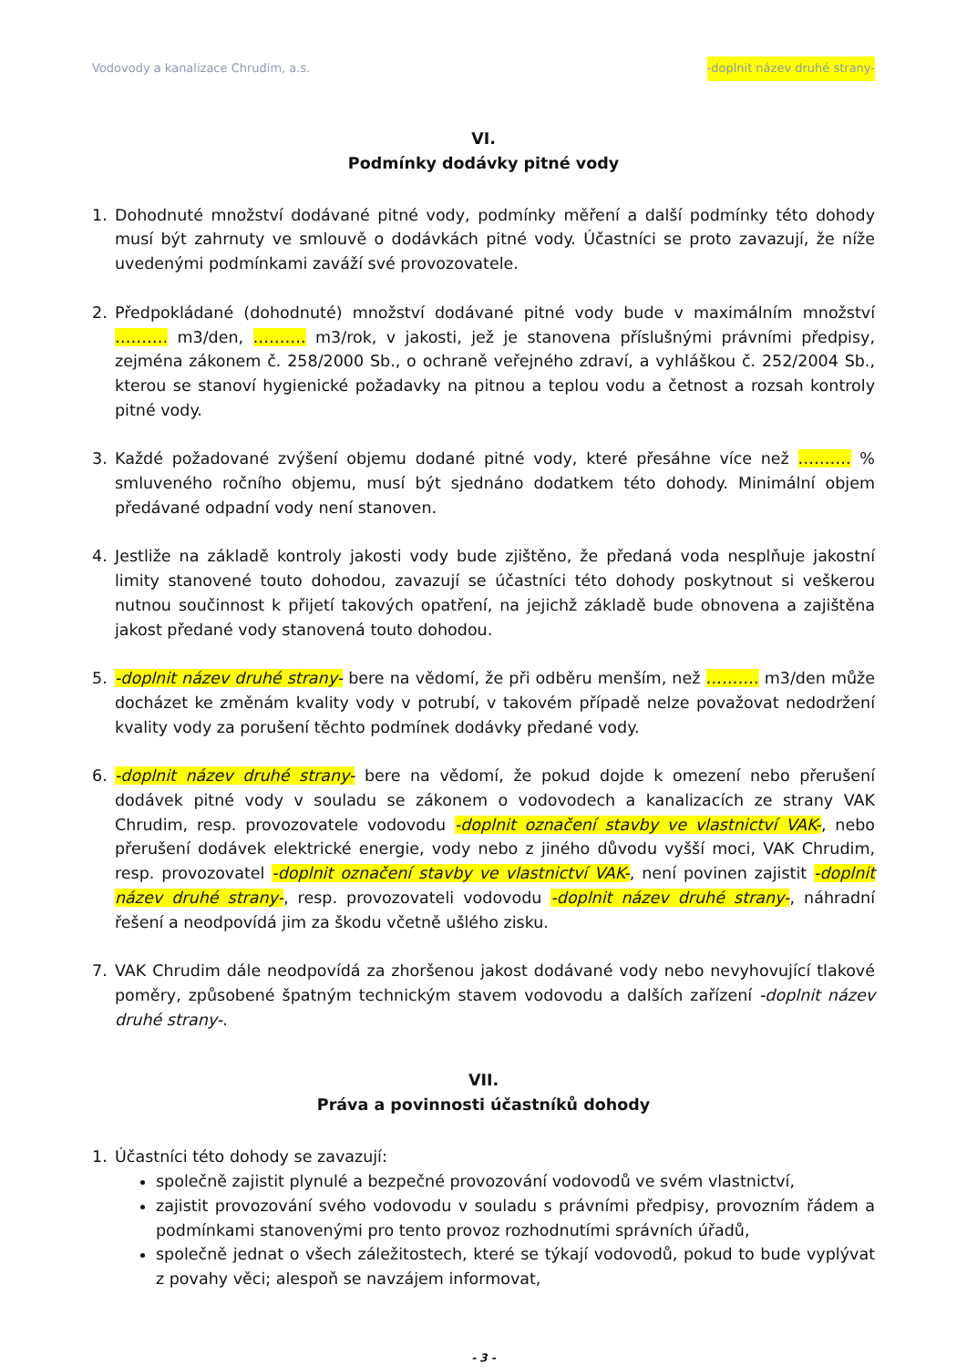Vodovody a kanalizace Chrudim, a.s. -doplnit název druhé strany-
VI.
Podmínky dodávky pitné vody
1. Dohodnuté množství dodávané pitné vody, podmínky měření a další podmínky této dohody musí být zahrnuty ve smlouvě o dodávkách pitné vody. Účastníci se proto zavazují, že níže uvedenými podmínkami zaváží své provozovatele.
2. Předpokládané (dohodnuté) množství dodávané pitné vody bude v maximálním množství ………. m3/den, ………. m3/rok, v jakosti, jež je stanovena příslušnými právními předpisy, zejména zákonem č. 258/2000 Sb., o ochraně veřejného zdraví, a vyhláškou č. 252/2004 Sb., kterou se stanoví hygienické požadavky na pitnou a teplou vodu a četnost a rozsah kontroly pitné vody.
3. Každé požadované zvýšení objemu dodané pitné vody, které přesáhne více než ………. % smluveného ročního objemu, musí být sjednáno dodatkem této dohody. Minimální objem předávané odpadní vody není stanoven.
4. Jestliže na základě kontroly jakosti vody bude zjištěno, že předaná voda nesplňuje jakostní limity stanovené touto dohodou, zavazují se účastníci této dohody poskytnout si veškerou nutnou součinnost k přijetí takových opatření, na jejichž základě bude obnovena a zajištěna jakost předané vody stanovená touto dohodou.
5. -doplnit název druhé strany- bere na vědomí, že při odběru menším, než ………. m3/den může docházet ke změnám kvality vody v potrubí, v takovém případě nelze považovat nedodržení kvality vody za porušení těchto podmínek dodávky předané vody.
6. -doplnit název druhé strany- bere na vědomí, že pokud dojde k omezení nebo přerušení dodávek pitné vody v souladu se zákonem o vodovodech a kanalizacích ze strany VAK Chrudim, resp. provozovatele vodovodu -doplnit označení stavby ve vlastnictví VAK-, nebo přerušení dodávek elektrické energie, vody nebo z jiného důvodu vyšší moci, VAK Chrudim, resp. provozovatel -doplnit označení stavby ve vlastnictví VAK-, není povinen zajistit -doplnit název druhé strany-, resp. provozovateli vodovodu -doplnit název druhé strany-, náhradní řešení a neodpovídá jim za škodu včetně ušlého zisku.
7. VAK Chrudim dále neodpovídá za zhoršenou jakost dodávané vody nebo nevyhovující tlakové poměry, způsobené špatným technickým stavem vodovodu a dalších zařízení -doplnit název druhé strany-.
VII.
Práva a povinnosti účastníků dohody
1. Účastníci této dohody se zavazují:
společně zajistit plynulé a bezpečné provozování vodovodů ve svém vlastnictví,
zajistit provozování svého vodovodu v souladu s právními předpisy, provozním řádem a podmínkami stanovenými pro tento provoz rozhodnutími správních úřadů,
společně jednat o všech záležitostech, které se týkají vodovodů, pokud to bude vyplývat z povahy věci; alespoň se navzájem informovat,
- 3 -